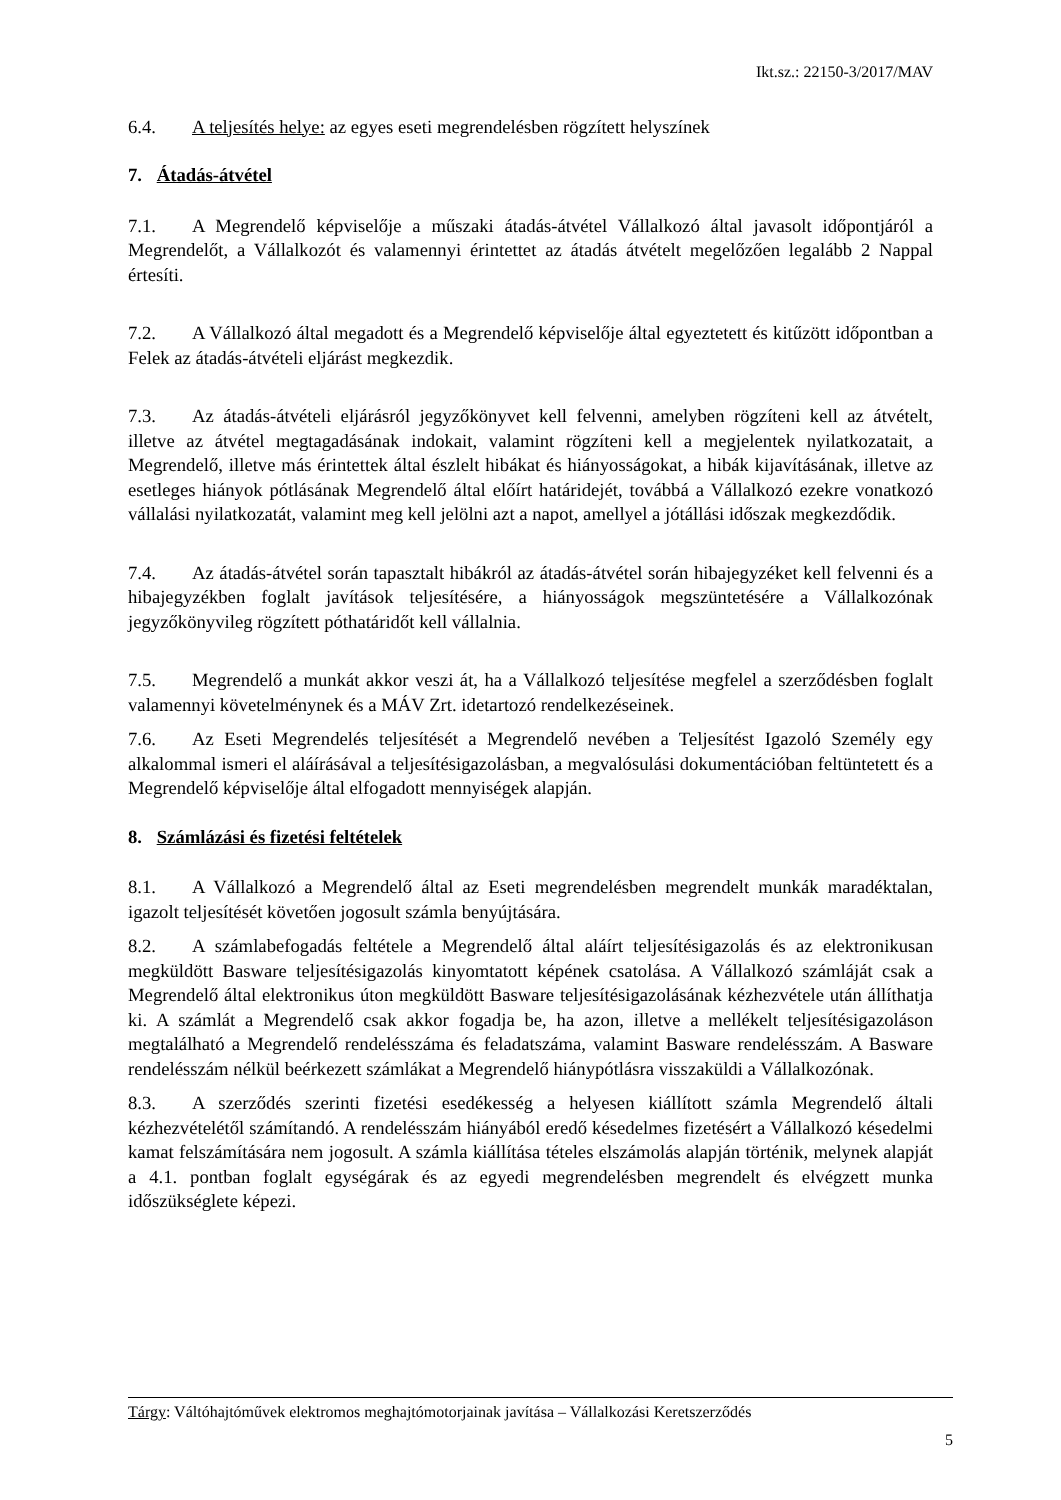Ikt.sz.: 22150-3/2017/MAV
6.4. A teljesítés helye: az egyes eseti megrendelésben rögzített helyszínek
7. Átadás-átvétel
7.1. A Megrendelő képviselője a műszaki átadás-átvétel Vállalkozó által javasolt időpontjáról a Megrendelőt, a Vállalkozót és valamennyi érintettet az átadás átvételt megelőzően legalább 2 Nappal értesíti.
7.2. A Vállalkozó által megadott és a Megrendelő képviselője által egyeztetett és kitűzött időpontban a Felek az átadás-átvételi eljárást megkezdik.
7.3. Az átadás-átvételi eljárásról jegyzőkönyvet kell felvenni, amelyben rögzíteni kell az átvételt, illetve az átvétel megtagadásának indokait, valamint rögzíteni kell a megjelentek nyilatkozatait, a Megrendelő, illetve más érintettek által észlelt hibákat és hiányosságokat, a hibák kijavításának, illetve az esetleges hiányok pótlásának Megrendelő által előírt határidejét, továbbá a Vállalkozó ezekre vonatkozó vállalási nyilatkozatát, valamint meg kell jelölni azt a napot, amellyel a jótállási időszak megkezdődik.
7.4. Az átadás-átvétel során tapasztalt hibákról az átadás-átvétel során hibajegyzéket kell felvenni és a hibajegyzékben foglalt javítások teljesítésére, a hiányosságok megszüntetésére a Vállalkozónak jegyzőkönyvileg rögzített póthatáridőt kell vállalnia.
7.5. Megrendelő a munkát akkor veszi át, ha a Vállalkozó teljesítése megfelel a szerződésben foglalt valamennyi követelménynek és a MÁV Zrt. idetartozó rendelkezéseinek.
7.6. Az Eseti Megrendelés teljesítését a Megrendelő nevében a Teljesítést Igazoló Személy egy alkalommal ismeri el aláírásával a teljesítésigazolásban, a megvalósulási dokumentációban feltüntetett és a Megrendelő képviselője által elfogadott mennyiségek alapján.
8. Számlázási és fizetési feltételek
8.1. A Vállalkozó a Megrendelő által az Eseti megrendelésben megrendelt munkák maradéktalan, igazolt teljesítését követően jogosult számla benyújtására.
8.2. A számlabefogadás feltétele a Megrendelő által aláírt teljesítésigazolás és az elektronikusan megküldött Basware teljesítésigazolás kinyomtatott képének csatolása. A Vállalkozó számláját csak a Megrendelő által elektronikus úton megküldött Basware teljesítésigazolásának kézhezvétele után állíthatja ki. A számlát a Megrendelő csak akkor fogadja be, ha azon, illetve a mellékelt teljesítésigazoláson megtalálható a Megrendelő rendelésszáma és feladatszáma, valamint Basware rendelésszám. A Basware rendelésszám nélkül beérkezett számlákat a Megrendelő hiánypótlásra visszaküldi a Vállalkozónak.
8.3. A szerződés szerinti fizetési esedékesség a helyesen kiállított számla Megrendelő általi kézhezvételétől számítandó. A rendelésszám hiányából eredő késedelmes fizetésért a Vállalkozó késedelmi kamat felszámítására nem jogosult. A számla kiállítása tételes elszámolás alapján történik, melynek alapját a 4.1. pontban foglalt egységárak és az egyedi megrendelésben megrendelt és elvégzett munka időszükséglete képezi.
Tárgy: Váltóhajtóművek elektromos meghajtómotorjainak javítása – Vállalkozási Keretszerződés
5